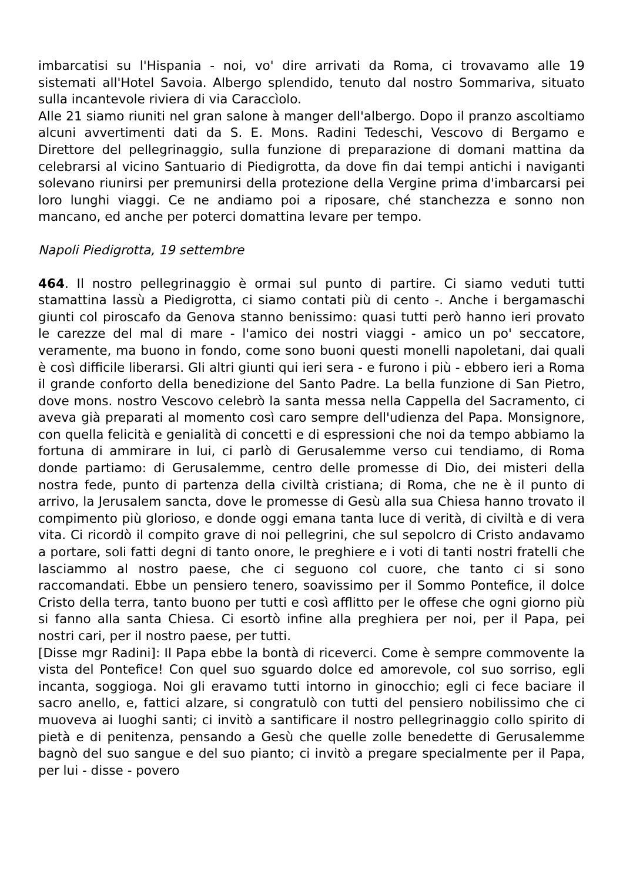imbarcatisi su l'Hispania - noi, vo' dire arrivati da Roma, ci trovavamo alle 19 sistemati all'Hotel Savoia. Albergo splendido, tenuto dal nostro Sommariva, situato sulla incantevole riviera di via Caraccìolo.
Alle 21 siamo riuniti nel gran salone à manger dell'albergo. Dopo il pranzo ascoltiamo alcuni avvertimenti dati da S. E. Mons. Radini Tedeschi, Vescovo di Bergamo e Direttore del pellegrinaggio, sulla funzione di preparazione di domani mattina da celebrarsi al vicino Santuario di Piedigrotta, da dove fin dai tempi antichi i naviganti solevano riunirsi per premunirsi della protezione della Vergine prima d'imbarcarsi pei loro lunghi viaggi. Ce ne andiamo poi a riposare, ché stanchezza e sonno non mancano, ed anche per poterci domattina levare per tempo.
Napoli Piedigrotta, 19 settembre
464. Il nostro pellegrinaggio è ormai sul punto di partire. Ci siamo veduti tutti stamattina lassù a Piedigrotta, ci siamo contati più di cento -. Anche i bergamaschi giunti col piroscafo da Genova stanno benissimo: quasi tutti però hanno ieri provato le carezze del mal di mare - l'amico dei nostri viaggi - amico un po' seccatore, veramente, ma buono in fondo, come sono buoni questi monelli napoletani, dai quali è così difficile liberarsi. Gli altri giunti qui ieri sera - e furono i più - ebbero ieri a Roma il grande conforto della benedizione del Santo Padre. La bella funzione di San Pietro, dove mons. nostro Vescovo celebrò la santa messa nella Cappella del Sacramento, ci aveva già preparati al momento così caro sempre dell'udienza del Papa. Monsignore, con quella felicità e genialità di concetti e di espressioni che noi da tempo abbiamo la fortuna di ammirare in lui, ci parlò di Gerusalemme verso cui tendiamo, di Roma donde partiamo: di Gerusalemme, centro delle promesse di Dio, dei misteri della nostra fede, punto di partenza della civiltà cristiana; di Roma, che ne è il punto di arrivo, la Jerusalem sancta, dove le promesse di Gesù alla sua Chiesa hanno trovato il compimento più glorioso, e donde oggi emana tanta luce di verità, di civiltà e di vera vita. Ci ricordò il compito grave di noi pellegrini, che sul sepolcro di Cristo andavamo a portare, soli fatti degni di tanto onore, le preghiere e i voti di tanti nostri fratelli che lasciammo al nostro paese, che ci seguono col cuore, che tanto ci si sono raccomandati. Ebbe un pensiero tenero, soavissimo per il Sommo Pontefice, il dolce Cristo della terra, tanto buono per tutti e così afflitto per le offese che ogni giorno più si fanno alla santa Chiesa. Ci esortò infine alla preghiera per noi, per il Papa, pei nostri cari, per il nostro paese, per tutti.
[Disse mgr Radini]: Il Papa ebbe la bontà di riceverci. Come è sempre commovente la vista del Pontefice! Con quel suo sguardo dolce ed amorevole, col suo sorriso, egli incanta, soggioga. Noi gli eravamo tutti intorno in ginocchio; egli ci fece baciare il sacro anello, e, fattici alzare, si congratulò con tutti del pensiero nobilissimo che ci muoveva ai luoghi santi; ci invitò a santificare il nostro pellegrinaggio collo spirito di pietà e di penitenza, pensando a Gesù che quelle zolle benedette di Gerusalemme bagnò del suo sangue e del suo pianto; ci invitò a pregare specialmente per il Papa, per lui - disse - povero